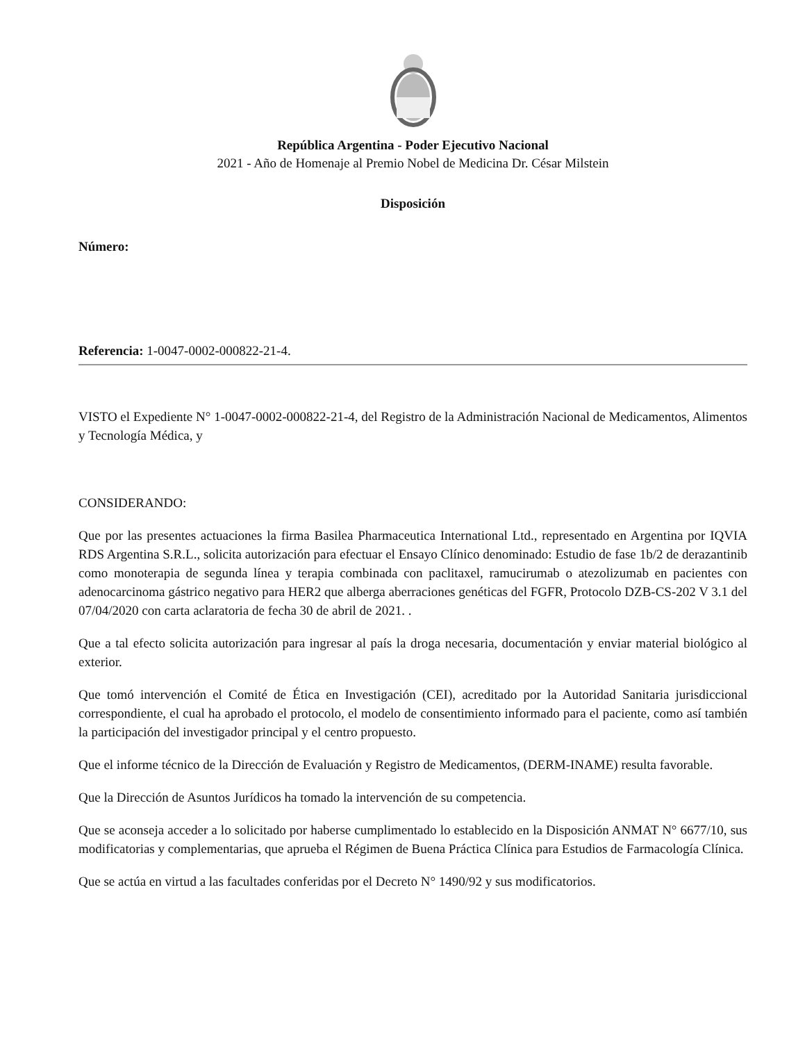República Argentina - Poder Ejecutivo Nacional
2021 - Año de Homenaje al Premio Nobel de Medicina Dr. César Milstein
Disposición
Número:
Referencia: 1-0047-0002-000822-21-4.
VISTO el Expediente N° 1-0047-0002-000822-21-4, del Registro de la Administración Nacional de Medicamentos, Alimentos y Tecnología Médica, y
CONSIDERANDO:
Que por las presentes actuaciones la firma Basilea Pharmaceutica International Ltd., representado en Argentina por IQVIA RDS Argentina S.R.L., solicita autorización para efectuar el Ensayo Clínico denominado: Estudio de fase 1b/2 de derazantinib como monoterapia de segunda línea y terapia combinada con paclitaxel, ramucirumab o atezolizumab en pacientes con adenocarcinoma gástrico negativo para HER2 que alberga aberraciones genéticas del FGFR, Protocolo DZB-CS-202 V 3.1 del 07/04/2020 con carta aclaratoria de fecha 30 de abril de 2021. .
Que a tal efecto solicita autorización para ingresar al país la droga necesaria, documentación y enviar material biológico al exterior.
Que tomó intervención el Comité de Ética en Investigación (CEI), acreditado por la Autoridad Sanitaria jurisdiccional correspondiente, el cual ha aprobado el protocolo, el modelo de consentimiento informado para el paciente, como así también la participación del investigador principal y el centro propuesto.
Que el informe técnico de la Dirección de Evaluación y Registro de Medicamentos, (DERM-INAME) resulta favorable.
Que la Dirección de Asuntos Jurídicos ha tomado la intervención de su competencia.
Que se aconseja acceder a lo solicitado por haberse cumplimentado lo establecido en la Disposición ANMAT N° 6677/10, sus modificatorias y complementarias, que aprueba el Régimen de Buena Práctica Clínica para Estudios de Farmacología Clínica.
Que se actúa en virtud a las facultades conferidas por el Decreto N° 1490/92 y sus modificatorios.